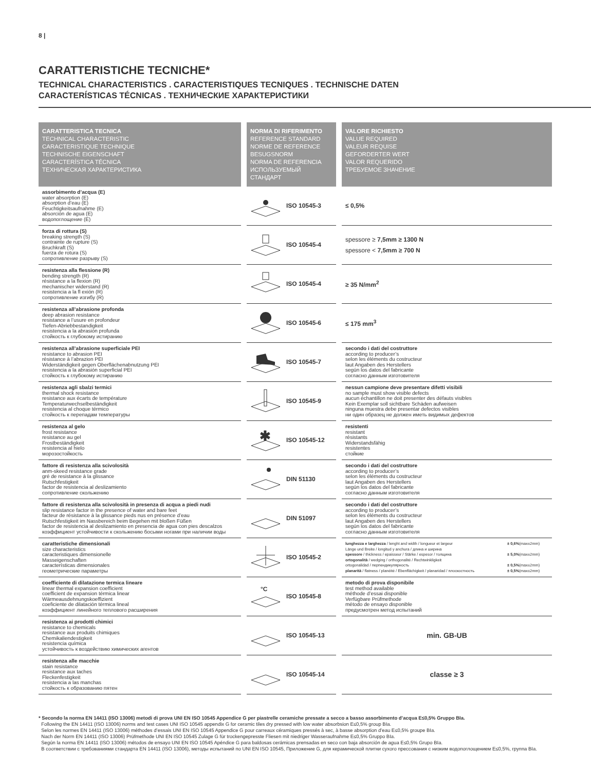8 |
CARATTERISTICHE TECNICHE*
TECHNICAL CHARACTERISTICS . CARACTERISTIQUES TECNIQUES . TECHNISCHE DATEN
CARACTERÍSTICAS TÉCNICAS . ТЕХНИЧЕСКИЕ ХАРАКТЕРИСТИКИ
| CARATTERISTICA TECNICA TECHNICAL CHARACTERISTIC CARACTERISTIQUE TECHNIQUE TECHNISCHE EIGENSCHAFT CARACTERÍSTICA TÉCNICA ТЕХНИЧЕСКАЯ ХАРАКТЕРИСТИКА | NORMA DI RIFERIMENTO REFERENCE STANDARD NORME DE REFERENCE BESUGSNORM NORMA DE REFERENCIA ИСПОЛЬЗУЕМЫЙ СТАНДАРТ | VALORE RICHIESTO VALUE REQUIRED VALEUR REQUISE GEFORDERTER WERT VALOR REQUERIDO ТРЕБУЕМОЕ ЗНАЧЕНИЕ |
| --- | --- | --- |
| assorbimento d’acqua (E) water absorption (E) absorption d’eau (E) Feuchtigkeitsaufnahme (E) absorción de agua (E) водопоглощение (E) | ISO 10545-3 | ≤ 0,5% |
| forza di rottura (S) breaking strength (S) contrainte de rupture (S) Bruchkraft (S) fuerza de rotura (S) сопротивление разрыву (S) | ISO 10545-4 | spessore ≥ 7,5mm ≥ 1300 N spessore < 7,5mm ≥ 700 N |
| resistenza alla flessione (R) bending strength (R) résistance a la flexion (R) mechanischer widerstand (R) resistencia a la fl exión (R) сопротивление изгибу (R) | ISO 10545-4 | ≥ 35 N/mm<sup>2</sup> |
| resistenza all’abrasione profonda deep abrasion resistance resistance a l’usure en profondeur Tiefen-Abriebbestandigkeit resistencia a la abrasión profunda стойкость к глубокому истиранию | ISO 10545-6 | ≤ 175 mm<sup>3</sup> |
| resistenza all’abrasione superficiale PEI resistance to abrasion PEI rèsistance à l’abrazion PEI Widerständigkeit gegen Oberflächenabnutzung PEI resistencia a la abrasión superficial PEI стойкость к глубокому истиранию | ISO 10545-7 | secondo i dati del costruttore according to producer’s selon les éléments du costructeur laut Angaben des Herstellers según los datos del fabricante согласно данным изготовителя |
| resistenza agli sbalzi termici thermal shock resistance resistance aux écarts de température Temperaturwechselbeständigkeit resistencia al choque térmico стойкость к перепадам температуры | ISO 10545-9 | nessun campione deve presentare difetti visibili no sample must show visible defects aucun échantillon ne doit presenter des défauts visibles Kein Exemplar soll sichtbare Schäden aufweisen ninguna muestra debe presentar defectos visibles ни один образец не должен иметь видимых дефектов |
| resistenza al gelo frost resistance resistance au gel Frostbeständigkeit resistencia al hielo морозостойкость | ✱ ISO 10545-12 | resistenti resistant résistants Widerstandsfähig resistentes стойкие |
| fattore di resistenza alla scivolosità anm-skeed resistance grade gré de resistance à la glissance Rutschfestigkeit factor de resistencia al deslizamiento сопротивление скольжению | DIN 51130 | secondo i dati del costruttore according to producer’s selon les éléments du costructeur laut Angaben des Herstellers según los datos del fabricante согласно данным изготовителя |
| fattore di resistenza alla scivolosità in presenza di acqua a piedi nudi slip resistance factor in the presence of water and bare feet facteur de résistance à la glissance pieds nus en présence d’eau Rutschfestigkeit im Nassbereich beim Begehen mit bloßen Füßen factor de resistencia al deslizamiento en presencia de agua con pies descalzos коэффициент устойчивости к скольжению босыми ногами при наличии воды | DIN 51097 | secondo i dati del costruttore according to producer’s selon les éléments du costructeur laut Angaben des Herstellers según los datos del fabricante согласно данным изготовителя |
| caratteristiche dimensionali size characteristics caracteristiques dimensionelle Masseigenschaften características dimensionales геометрические параметры | ISO 10545-2 | lunghezza e larghezza / lenght and width / longueur et largeur Länge und Breite / longitud y anchura / длина и ширина spessore / thickness / epaisseur / Stärke / espesor / толщина ortogonalità / wedging / orthogonalité / Rechtwinkligkeit ortogonalidad / перпендикулярность planarità / flatness / planéité / Ebenflächigkeit / planaridad / плоскостность ± 0,6% (max±2mm) ± 5,0% (max±2mm) ± 0,5% (max±2mm) ± 0,5% (max±2mm) |
| coefficiente di dilatazione termica lineare linear thermal expansion coefficient coefficient de expansion térmica linear Wärmeausdehnungskoeffizient coeficiente de dilatación térmica lineal коэффициент линейного теплового расширения | °C ISO 10545-8 | metodo di prova disponibile test method available méthode d’essai disponible Verfügbare Prüfmethode método de ensayo disponible предусмотрен метод испытаний |
| resistenza ai prodotti chimici resistance to chemicals resistance aux produits chimiques Chemikaliendestigkeit resistencia química устойчивость к воздействию химических агентов | ISO 10545-13 | min. GB-UB |
| resistenza alle macchie stain resistance resistance aux taches Fleckenfestigkeit resistencia a las manchas стойкость к образованию пятен | ISO 10545-14 | classe ≥ 3 |
* Secondo la norma EN 14411 (ISO 13006) metodi di prova UNI EN ISO 10545 Appendice G per piastrelle ceramiche pressate a secco a basso assorbimento d’acqua E≤0,5% Gruppo BIa.
Following the EN 14411 (ISO 13006) norms and test cases UNI ISO 10545 appendix G for ceramic tiles dry pressed with low water absorbsion E≤0,5% group BIa.
Selon les normes EN 14411 (ISO 13006) méthodes d’essais UNI EN ISO 10545 Appendice G pour carreaux céramiques pressés à sec, à basse absorption d’eau E≤0,5% groupe BIa.
Nach der Norm EN 14411 (ISO 13006) Prüfmethode UNI EN ISO 10545 Zulage G für trockengepresste Fliesen mit niedriger Wasseraufnahme E≤0,5% Gruppo BIa.
Según la norma EN 14411 (ISO 13006) métodos de ensayo UNI EN ISO 10545 Apéndice G para baldosas cerámicas prensadas en seco con baja absorción de agua E≤0,5% Grupo BIa.
В соответствии с требованиями стандарта EN 14411 (ISO 13006), методы испытаний по UNI EN ISO 10545, Приложение G, для керамической плитки сухого прессования с низким водопоглощением E≤0,5%, группа BIa.